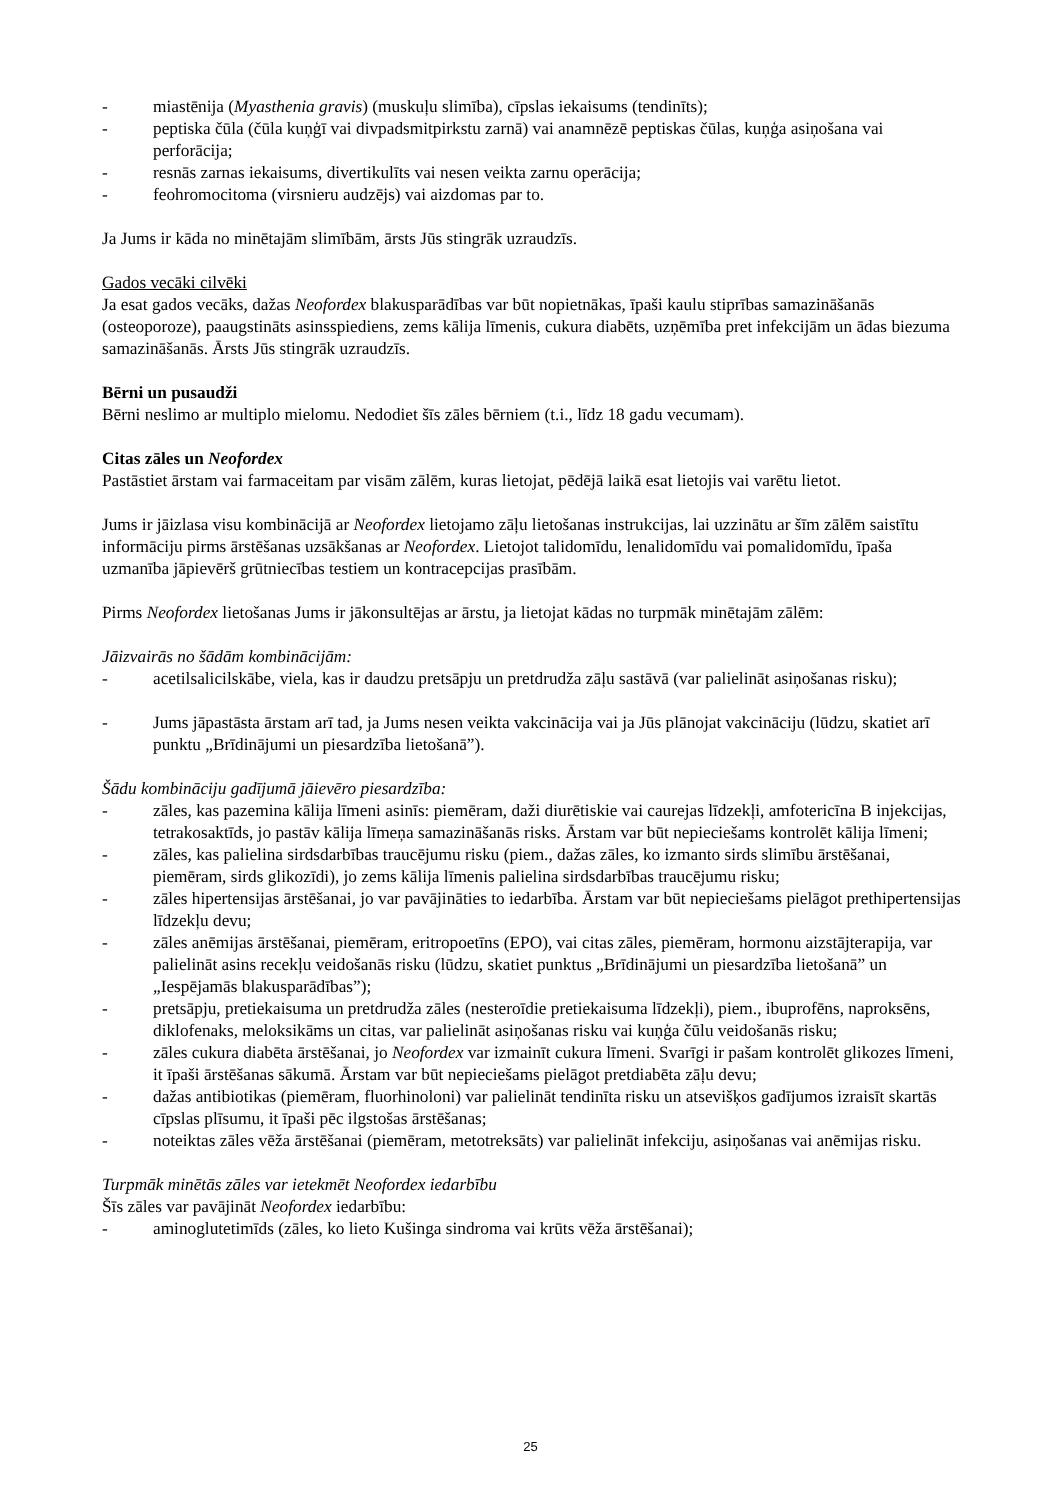- miastēnija (Myasthenia gravis) (muskuļu slimība), cīpslas iekaisums (tendinīts);
- peptiska čūla (čūla kuņģī vai divpadsmitpirkstu zarnā) vai anamnēzē peptiskas čūlas, kuņģa asiņošana vai perforācija;
- resnās zarnas iekaisums, divertikulīts vai nesen veikta zarnu operācija;
- feohromocitoma (virsnieru audzējs) vai aizdomas par to.
Ja Jums ir kāda no minētajām slimībām, ārsts Jūs stingrāk uzraudzīs.
Gados vecāki cilvēki
Ja esat gados vecāks, dažas Neofordex blakusparādības var būt nopietnākas, īpaši kaulu stiprības samazināšanās (osteoporoze), paaugstināts asinsspiediens, zems kālija līmenis, cukura diabēts, uzņēmība pret infekcijām un ādas biezuma samazināšanās. Ārsts Jūs stingrāk uzraudzīs.
Bērni un pusaudži
Bērni neslimo ar multiplo mielomu. Nedodiet šīs zāles bērniem (t.i., līdz 18 gadu vecumam).
Citas zāles un Neofordex
Pastāstiet ārstam vai farmaceitam par visām zālēm, kuras lietojat, pēdējā laikā esat lietojis vai varētu lietot.
Jums ir jāizlasa visu kombinācijā ar Neofordex lietojamo zāļu lietošanas instrukcijas, lai uzzinātu ar šīm zālēm saistītu informāciju pirms ārstēšanas uzsākšanas ar Neofordex. Lietojot talidomīdu, lenalidomīdu vai pomalidomīdu, īpaša uzmanība jāpievērš grūtniecības testiem un kontracepcijas prasībām.
Pirms Neofordex lietošanas Jums ir jākonsultējas ar ārstu, ja lietojat kādas no turpmāk minētajām zālēm:
Jāizvairās no šādām kombinācijām:
- acetilsalicilskābe, viela, kas ir daudzu pretsāpju un pretdrudža zāļu sastāvā (var palielināt asiņošanas risku);
- Jums jāpastāsta ārstam arī tad, ja Jums nesen veikta vakcinācija vai ja Jūs plānojat vakcināciju (lūdzu, skatiet arī punktu „Brīdinājumi un piesardzība lietošanā”).
Šādu kombināciju gadījumā jāievēro piesardzība:
- zāles, kas pazemina kālija līmeni asinīs: piemēram, daži diurētiskie vai caurejas līdzekļi, amfotericīna B injekcijas, tetrakosaktīds, jo pastāv kālija līmeņa samazināšanās risks. Ārstam var būt nepieciešams kontrolēt kālija līmeni;
- zāles, kas palielina sirdsdarbības traucējumu risku (piem., dažas zāles, ko izmanto sirds slimību ārstēšanai, piemēram, sirds glikozīdi), jo zems kālija līmenis palielina sirdsdarbības traucējumu risku;
- zāles hipertensijas ārstēšanai, jo var pavājināties to iedarbība. Ārstam var būt nepieciešams pielāgot prethipertensijas līdzekļu devu;
- zāles anēmijas ārstēšanai, piemēram, eritropoetīns (EPO), vai citas zāles, piemēram, hormonu aizstājterapija, var palielināt asins recekļu veidošanās risku (lūdzu, skatiet punktus „Brīdinājumi un piesardzība lietošanā” un „Iespējamās blakusparādības”);
- pretsāpju, pretiekaisuma un pretdrudža zāles (nesteroīdie pretiekaisuma līdzekļi), piem., ibuprofēns, naproksēns, diklofenaks, meloksikāms un citas, var palielināt asiņošanas risku vai kuņģa čūlu veidošanās risku;
- zāles cukura diabēta ārstēšanai, jo Neofordex var izmainīt cukura līmeni. Svarīgi ir pašam kontrolēt glikozes līmeni, it īpaši ārstēšanas sākumā. Ārstam var būt nepieciešams pielāgot pretdiabēta zāļu devu;
- dažas antibiotikas (piemēram, fluorhinoloni) var palielināt tendinīta risku un atsevišķos gadījumos izraisīt skartās cīpslas plīsumu, it īpaši pēc ilgstošas ārstēšanas;
- noteiktas zāles vēža ārstēšanai (piemēram, metotreksāts) var palielināt infekciju, asiņošanas vai anēmijas risku.
Turpmāk minētās zāles var ietekmēt Neofordex iedarbību
Šīs zāles var pavājināt Neofordex iedarbību:
- aminoglutetimīds (zāles, ko lieto Kušinga sindroma vai krūts vēža ārstēšanai);
25